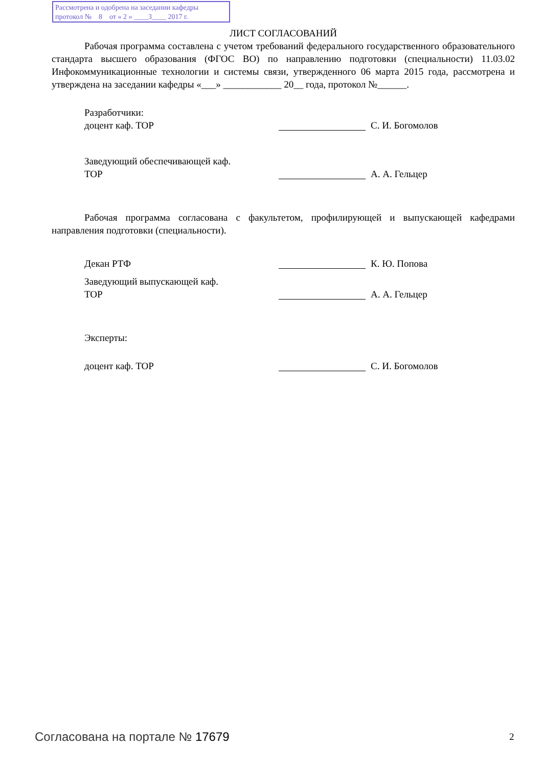Рассмотрена и одобрена на заседании кафедры
протокол № 8 от « 2 » ____3____ 2017 г.
ЛИСТ СОГЛАСОВАНИЙ
Рабочая программа составлена с учетом требований федерального государственного образовательного стандарта высшего образования (ФГОС ВО) по направлению подготовки (специальности) 11.03.02 Инфокоммуникационные технологии и системы связи, утвержденного 06 марта 2015 года, рассмотрена и утверждена на заседании кафедры «___» ____________ 20__ года, протокол №______.
Разработчики:
доцент каф. ТОР С. И. Богомолов
Заведующий обеспечивающей каф.
ТОР
А. А. Гельцер
Рабочая программа согласована с факультетом, профилирующей и выпускающей кафедрами направления подготовки (специальности).
Декан РТФ К. Ю. Попова
Заведующий выпускающей каф.
ТОР
А. А. Гельцер
Эксперты:
доцент каф. ТОР С. И. Богомолов
Согласована на портале № 17679 2